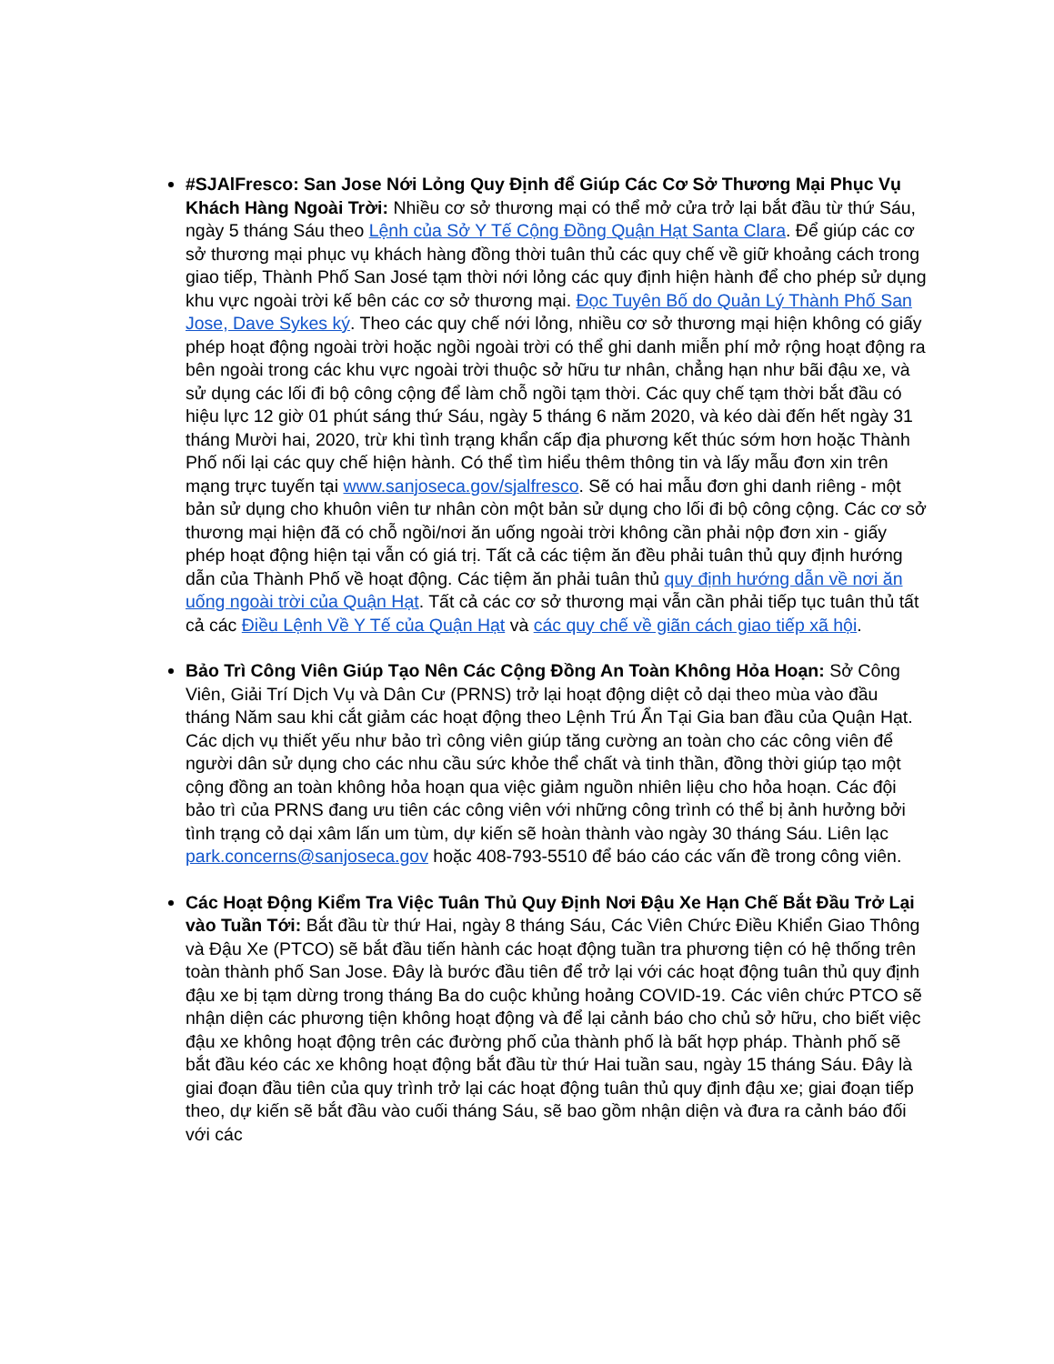#SJAlFresco: San Jose Nới Lỏng Quy Định để Giúp Các Cơ Sở Thương Mại Phục Vụ Khách Hàng Ngoài Trời: Nhiều cơ sở thương mại có thể mở cửa trở lại bắt đầu từ thứ Sáu, ngày 5 tháng Sáu theo Lệnh của Sở Y Tế Cộng Đồng Quận Hạt Santa Clara. Để giúp các cơ sở thương mại phục vụ khách hàng đồng thời tuân thủ các quy chế về giữ khoảng cách trong giao tiếp, Thành Phố San José tạm thời nới lỏng các quy định hiện hành để cho phép sử dụng khu vực ngoài trời kế bên các cơ sở thương mại. Đọc Tuyên Bố do Quản Lý Thành Phố San Jose, Dave Sykes ký. Theo các quy chế nới lỏng, nhiều cơ sở thương mại hiện không có giấy phép hoạt động ngoài trời hoặc ngồi ngoài trời có thể ghi danh miễn phí mở rộng hoạt động ra bên ngoài trong các khu vực ngoài trời thuộc sở hữu tư nhân, chẳng hạn như bãi đậu xe, và sử dụng các lối đi bộ công cộng để làm chỗ ngồi tạm thời. Các quy chế tạm thời bắt đầu có hiệu lực 12 giờ 01 phút sáng thứ Sáu, ngày 5 tháng 6 năm 2020, và kéo dài đến hết ngày 31 tháng Mười hai, 2020, trừ khi tình trạng khẩn cấp địa phương kết thúc sớm hơn hoặc Thành Phố nối lại các quy chế hiện hành. Có thể tìm hiểu thêm thông tin và lấy mẫu đơn xin trên mạng trực tuyến tại www.sanjoseca.gov/sjalfresco. Sẽ có hai mẫu đơn ghi danh riêng - một bản sử dụng cho khuôn viên tư nhân còn một bản sử dụng cho lối đi bộ công cộng. Các cơ sở thương mại hiện đã có chỗ ngồi/nơi ăn uống ngoài trời không cần phải nộp đơn xin - giấy phép hoạt động hiện tại vẫn có giá trị. Tất cả các tiệm ăn đều phải tuân thủ quy định hướng dẫn của Thành Phố về hoạt động. Các tiệm ăn phải tuân thủ quy định hướng dẫn về nơi ăn uống ngoài trời của Quận Hạt. Tất cả các cơ sở thương mại vẫn cần phải tiếp tục tuân thủ tất cả các Điều Lệnh Về Y Tế của Quận Hạt và các quy chế về giãn cách giao tiếp xã hội.
Bảo Trì Công Viên Giúp Tạo Nên Các Cộng Đồng An Toàn Không Hỏa Hoạn: Sở Công Viên, Giải Trí Dịch Vụ và Dân Cư (PRNS) trở lại hoạt động diệt cỏ dại theo mùa vào đầu tháng Năm sau khi cắt giảm các hoạt động theo Lệnh Trú Ẩn Tại Gia ban đầu của Quận Hạt. Các dịch vụ thiết yếu như bảo trì công viên giúp tăng cường an toàn cho các công viên để người dân sử dụng cho các nhu cầu sức khỏe thể chất và tinh thần, đồng thời giúp tạo một cộng đồng an toàn không hỏa hoạn qua việc giảm nguồn nhiên liệu cho hỏa hoạn. Các đội bảo trì của PRNS đang ưu tiên các công viên với những công trình có thể bị ảnh hưởng bởi tình trạng cỏ dại xâm lấn um tùm, dự kiến sẽ hoàn thành vào ngày 30 tháng Sáu. Liên lạc park.concerns@sanjoseca.gov hoặc 408-793-5510 để báo cáo các vấn đề trong công viên.
Các Hoạt Động Kiểm Tra Việc Tuân Thủ Quy Định Nơi Đậu Xe Hạn Chế Bắt Đầu Trở Lại vào Tuần Tới: Bắt đầu từ thứ Hai, ngày 8 tháng Sáu, Các Viên Chức Điều Khiển Giao Thông và Đậu Xe (PTCO) sẽ bắt đầu tiến hành các hoạt động tuần tra phương tiện có hệ thống trên toàn thành phố San Jose. Đây là bước đầu tiên để trở lại với các hoạt động tuân thủ quy định đậu xe bị tạm dừng trong tháng Ba do cuộc khủng hoảng COVID-19. Các viên chức PTCO sẽ nhận diện các phương tiện không hoạt động và để lại cảnh báo cho chủ sở hữu, cho biết việc đậu xe không hoạt động trên các đường phố của thành phố là bất hợp pháp. Thành phố sẽ bắt đầu kéo các xe không hoạt động bắt đầu từ thứ Hai tuần sau, ngày 15 tháng Sáu. Đây là giai đoạn đầu tiên của quy trình trở lại các hoạt động tuân thủ quy định đậu xe; giai đoạn tiếp theo, dự kiến sẽ bắt đầu vào cuối tháng Sáu, sẽ bao gồm nhận diện và đưa ra cảnh báo đối với các